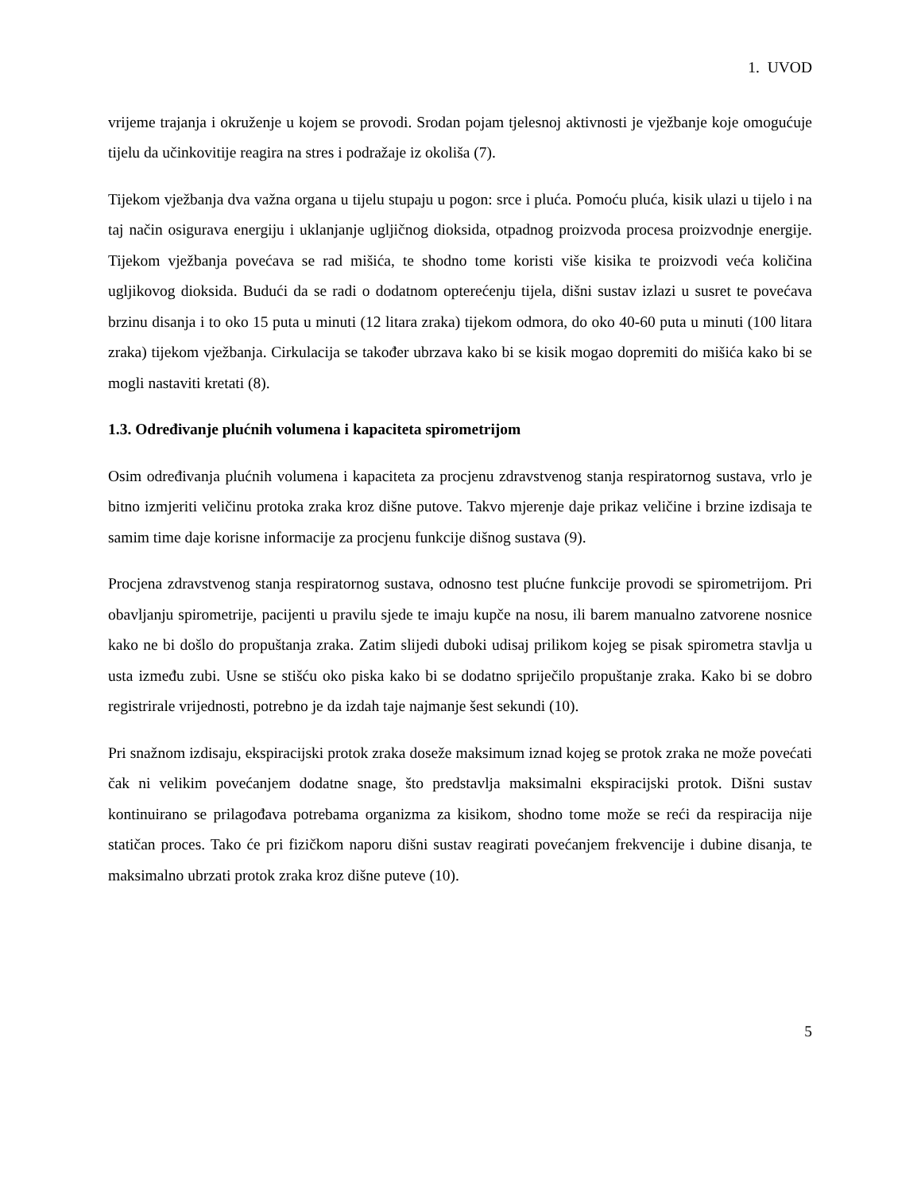1. UVOD
vrijeme trajanja i okruženje u kojem se provodi. Srodan pojam tjelesnoj aktivnosti je vježbanje koje omogućuje tijelu da učinkovitije reagira na stres i podražaje iz okoliša (7).
Tijekom vježbanja dva važna organa u tijelu stupaju u pogon: srce i pluća. Pomoću pluća, kisik ulazi u tijelo i na taj način osigurava energiju i uklanjanje ugljičnog dioksida, otpadnog proizvoda procesa proizvodnje energije. Tijekom vježbanja povećava se rad mišića, te shodno tome koristi više kisika te proizvodi veća količina ugljikovog dioksida. Budući da se radi o dodatnom opterećenju tijela, dišni sustav izlazi u susret te povećava brzinu disanja i to oko 15 puta u minuti (12 litara zraka) tijekom odmora, do oko 40-60 puta u minuti (100 litara zraka) tijekom vježbanja. Cirkulacija se također ubrzava kako bi se kisik mogao dopremiti do mišića kako bi se mogli nastaviti kretati (8).
1.3. Određivanje plućnih volumena i kapaciteta spirometrijom
Osim određivanja plućnih volumena i kapaciteta za procjenu zdravstvenog stanja respiratornog sustava, vrlo je bitno izmjeriti veličinu protoka zraka kroz dišne putove. Takvo mjerenje daje prikaz veličine i brzine izdisaja te samim time daje korisne informacije za procjenu funkcije dišnog sustava (9).
Procjena zdravstvenog stanja respiratornog sustava, odnosno test plućne funkcije provodi se spirometrijom. Pri obavljanju spirometrije, pacijenti u pravilu sjede te imaju kupče na nosu, ili barem manualno zatvorene nosnice kako ne bi došlo do propuštanja zraka. Zatim slijedi duboki udisaj prilikom kojeg se pisak spirometra stavlja u usta između zubi. Usne se stišću oko piska kako bi se dodatno spriječilo propuštanje zraka. Kako bi se dobro registrirale vrijednosti, potrebno je da izdah taje najmanje šest sekundi (10).
Pri snažnom izdisaju, ekspiracijski protok zraka doseže maksimum iznad kojeg se protok zraka ne može povećati čak ni velikim povećanjem dodatne snage, što predstavlja maksimalni ekspiracijski protok. Dišni sustav kontinuirano se prilagođava potrebama organizma za kisikom, shodno tome može se reći da respiracija nije statičan proces. Tako će pri fizičkom naporu dišni sustav reagirati povećanjem frekvencije i dubine disanja, te maksimalno ubrzati protok zraka kroz dišne puteve (10).
5